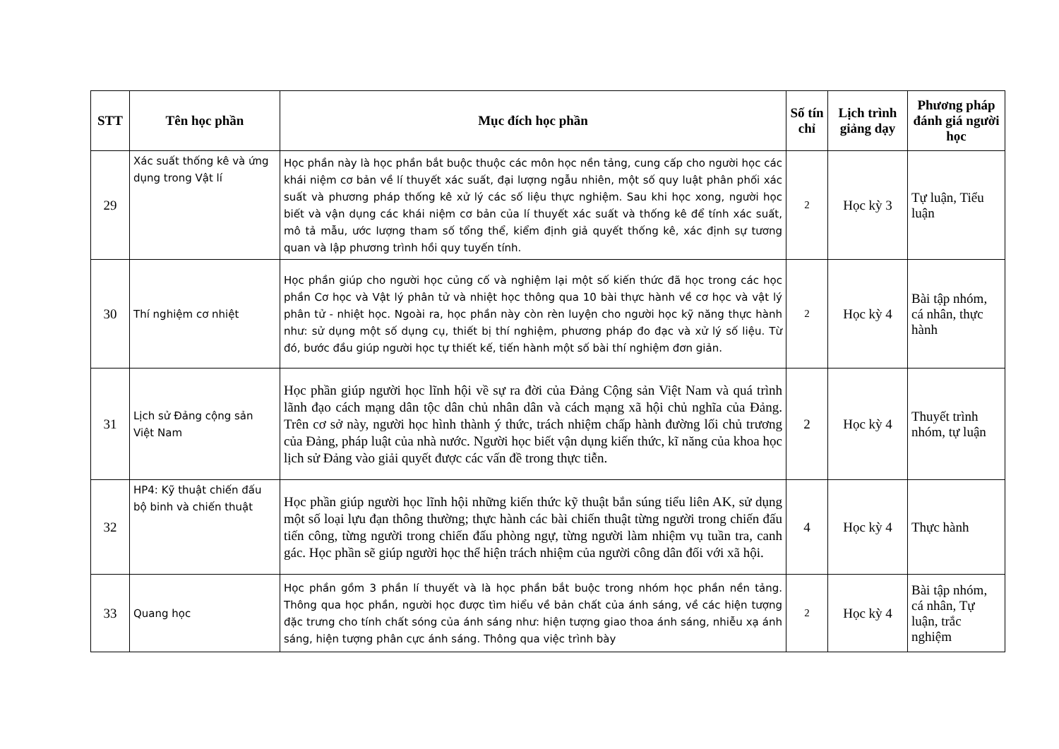| STT | Tên học phần | Mục đích học phần | Số tín chỉ | Lịch trình giảng dạy | Phương pháp đánh giá người học |
| --- | --- | --- | --- | --- | --- |
| 29 | Xác suất thống kê và ứng dụng trong Vật lí | Học phần này là học phần bắt buộc thuộc các môn học nền tảng, cung cấp cho người học các khái niệm cơ bản về lí thuyết xác suất, đại lượng ngẫu nhiên, một số quy luật phân phối xác suất và phương pháp thống kê xử lý các số liệu thực nghiệm. Sau khi học xong, người học biết và vận dụng các khái niệm cơ bản của lí thuyết xác suất và thống kê để tính xác suất, mô tả mẫu, ước lượng tham số tổng thể, kiểm định giả quyết thống kê, xác định sự tương quan và lập phương trình hồi quy tuyến tính. | 2 | Học kỳ 3 | Tự luận, Tiểu luận |
| 30 | Thí nghiệm cơ nhiệt | Học phần giúp cho người học củng cố và nghiệm lại một số kiến thức đã học trong các học phần Cơ học và Vật lý phân tử và nhiệt học thông qua 10 bài thực hành về cơ học và vật lý phân tử - nhiệt học. Ngoài ra, học phần này còn rèn luyện cho người học kỹ năng thực hành như: sử dụng một số dụng cụ, thiết bị thí nghiệm, phương pháp đo đạc và xử lý số liệu. Từ đó, bước đầu giúp người học tự thiết kế, tiến hành một số bài thí nghiệm đơn giản. | 2 | Học kỳ 4 | Bài tập nhóm, cá nhân, thực hành |
| 31 | Lịch sử Đảng cộng sản Việt Nam | Học phần giúp người học lĩnh hội về sự ra đời của Đảng Cộng sản Việt Nam và quá trình lãnh đạo cách mạng dân tộc dân chủ nhân dân và cách mạng xã hội chủ nghĩa của Đảng. Trên cơ sở này, người học hình thành ý thức, trách nhiệm chấp hành đường lối chủ trương của Đảng, pháp luật của nhà nước. Người học biết vận dụng kiến thức, kĩ năng của khoa học lịch sử Đảng vào giải quyết được các vấn đề trong thực tiễn. | 2 | Học kỳ 4 | Thuyết trình nhóm, tự luận |
| 32 | HP4: Kỹ thuật chiến đấu bộ binh và chiến thuật | Học phần giúp người học lĩnh hội những kiến thức kỹ thuật bắn súng tiểu liên AK, sử dụng một số loại lựu đạn thông thường; thực hành các bài chiến thuật từng người trong chiến đấu tiến công, từng người trong chiến đấu phòng ngự, từng người làm nhiệm vụ tuần tra, canh gác. Học phần sẽ giúp người học thể hiện trách nhiệm của người công dân đối với xã hội. | 4 | Học kỳ 4 | Thực hành |
| 33 | Quang học | Học phần gồm 3 phần lí thuyết và là học phần bắt buộc trong nhóm học phần nền tảng. Thông qua học phần, người học được tìm hiểu về bản chất của ánh sáng, về các hiện tượng đặc trưng cho tính chất sóng của ánh sáng như: hiện tượng giao thoa ánh sáng, nhiễu xạ ánh sáng, hiện tượng phân cực ánh sáng. Thông qua việc trình bày | 2 | Học kỳ 4 | Bài tập nhóm, cá nhân, Tự luận, trắc nghiệm |